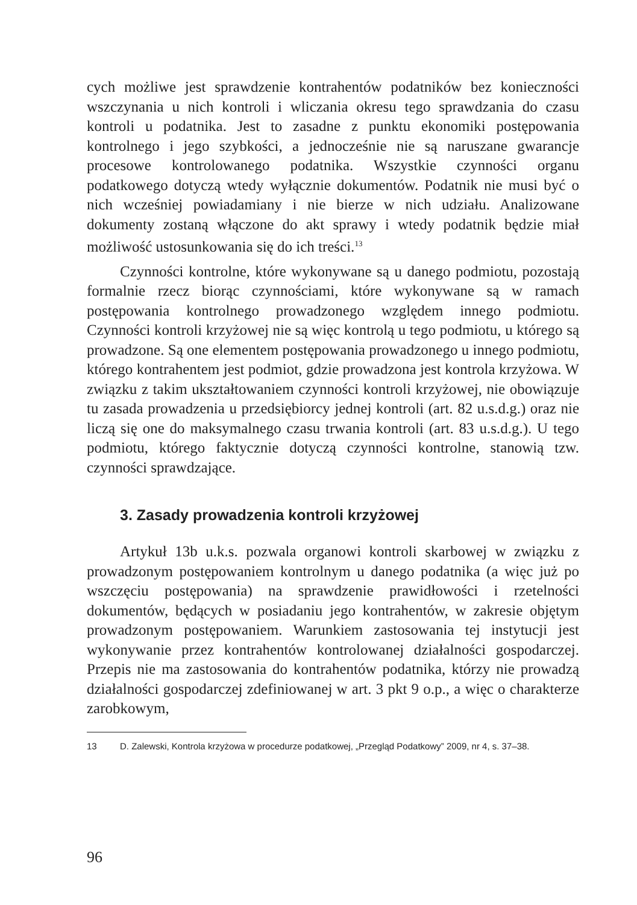cych możliwe jest sprawdzenie kontrahentów podatników bez konieczności wszczynania u nich kontroli i wliczania okresu tego sprawdzania do czasu kontroli u podatnika. Jest to zasadne z punktu ekonomiki postępowania kontrolnego i jego szybkości, a jednocześnie nie są naruszane gwarancje procesowe kontrolowanego podatnika. Wszystkie czynności organu podatkowego dotyczą wtedy wyłącznie dokumentów. Podatnik nie musi być o nich wcześniej powiadamiany i nie bierze w nich udziału. Analizowane dokumenty zostaną włączone do akt sprawy i wtedy podatnik będzie miał możliwość ustosunkowania się do ich treści.<sup>13</sup>
Czynności kontrolne, które wykonywane są u danego podmiotu, pozostają formalnie rzecz biorąc czynnościami, które wykonywane są w ramach postępowania kontrolnego prowadzonego względem innego podmiotu. Czynności kontroli krzyżowej nie są więc kontrolą u tego podmiotu, u którego są prowadzone. Są one elementem postępowania prowadzonego u innego podmiotu, którego kontrahentem jest podmiot, gdzie prowadzona jest kontrola krzyżowa. W związku z takim ukształtowaniem czynności kontroli krzyżowej, nie obowiązuje tu zasada prowadzenia u przedsiębiorcy jednej kontroli (art. 82 u.s.d.g.) oraz nie liczą się one do maksymalnego czasu trwania kontroli (art. 83 u.s.d.g.). U tego podmiotu, którego faktycznie dotyczą czynności kontrolne, stanowią tzw. czynności sprawdzające.
3. Zasady prowadzenia kontroli krzyżowej
Artykuł 13b u.k.s. pozwala organowi kontroli skarbowej w związku z prowadzonym postępowaniem kontrolnym u danego podatnika (a więc już po wszczęciu postępowania) na sprawdzenie prawidłowości i rzetelności dokumentów, będących w posiadaniu jego kontrahentów, w zakresie objętym prowadzonym postępowaniem. Warunkiem zastosowania tej instytucji jest wykonywanie przez kontrahentów kontrolowanej działalności gospodarczej. Przepis nie ma zastosowania do kontrahentów podatnika, którzy nie prowadzą działalności gospodarczej zdefiniowanej w art. 3 pkt 9 o.p., a więc o charakterze zarobkowym,
13 D. Zalewski, Kontrola krzyżowa w procedurze podatkowej, „Przegląd Podatkowy” 2009, nr 4, s. 37–38.
96